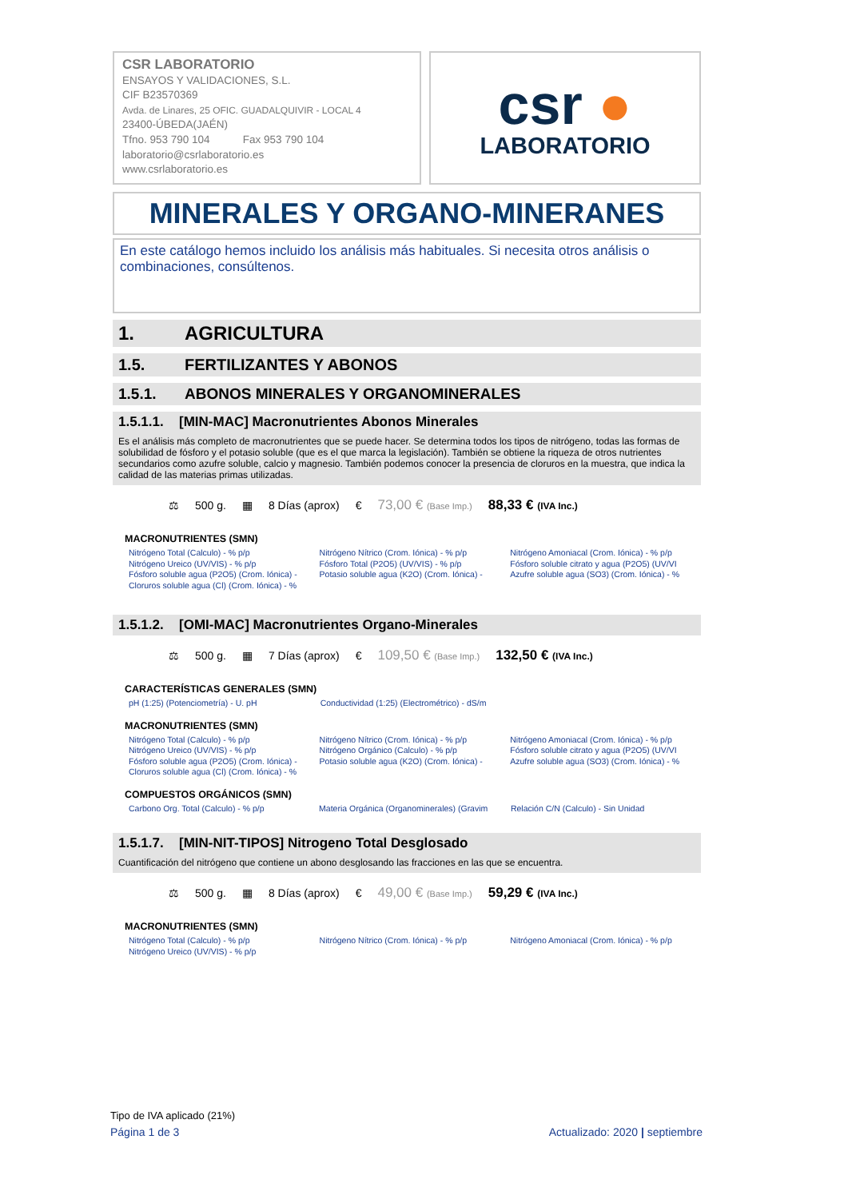CSR LABORATORIO
ENSAYOS Y VALIDACIONES, S.L.
CIF B23570369
Avda. de Linares, 25 OFIC. GUADALQUIVIR - LOCAL 4
23400-ÚBEDA(JAÉN)
Tfno. 953 790 104 Fax 953 790 104
laboratorio@csrlaboratorio.es
www.csrlaboratorio.es
csr ●
LABORATORIO
MINERALES Y ORGANO-MINERANES
En este catálogo hemos incluido los análisis más habituales. Si necesita otros análisis o combinaciones, consúltenos.
1. AGRICULTURA
1.5. FERTILIZANTES Y ABONOS
1.5.1. ABONOS MINERALES Y ORGANOMINERALES
1.5.1.1. [MIN-MAC] Macronutrientes Abonos Minerales
Es el análisis más completo de macronutrientes que se puede hacer. Se determina todos los tipos de nitrógeno, todas las formas de solubilidad de fósforo y el potasio soluble (que es el que marca la legislación). También se obtiene la riqueza de otros nutrientes secundarios como azufre soluble, calcio y magnesio. También podemos conocer la presencia de cloruros en la muestra, que indica la calidad de las materias primas utilizadas.
⚖ 500 g. ▦ 8 Días (aprox) € 73,00 € (Base Imp.) 88,33 € (IVA Inc.)
MACRONUTRIENTES (SMN)
| Nitrógeno Total (Calculo) - % p/p Nitrógeno Ureico (UV/VIS) - % p/p Fósforo soluble agua (P2O5) (Crom. Iónica) - Cloruros soluble agua (Cl) (Crom. Iónica) - % | Nitrógeno Nítrico (Crom. Iónica) - % p/p Fósforo Total (P2O5) (UV/VIS) - % p/p Potasio soluble agua (K2O) (Crom. Iónica) - | Nitrógeno Amoniacal (Crom. Iónica) - % p/p Fósforo soluble citrato y agua (P2O5) (UV/VI Azufre soluble agua (SO3) (Crom. Iónica) - % |
1.5.1.2. [OMI-MAC] Macronutrientes Organo-Minerales
⚖ 500 g. ▦ 7 Días (aprox) € 109,50 € (Base Imp.) 132,50 € (IVA Inc.)
CARACTERÍSTICAS GENERALES (SMN)
| pH (1:25) (Potenciometría) - U. pH | Conductividad (1:25) (Electrométrico) - dS/m | |
MACRONUTRIENTES (SMN)
| Nitrógeno Total (Calculo) - % p/p Nitrógeno Ureico (UV/VIS) - % p/p Fósforo soluble agua (P2O5) (Crom. Iónica) - Cloruros soluble agua (Cl) (Crom. Iónica) - % | Nitrógeno Nítrico (Crom. Iónica) - % p/p Nitrógeno Orgánico (Calculo) - % p/p Potasio soluble agua (K2O) (Crom. Iónica) - | Nitrógeno Amoniacal (Crom. Iónica) - % p/p Fósforo soluble citrato y agua (P2O5) (UV/VI Azufre soluble agua (SO3) (Crom. Iónica) - % |
COMPUESTOS ORGÁNICOS (SMN)
| Carbono Org. Total (Calculo) - % p/p | Materia Orgánica (Organominerales) (Gravim | Relación C/N (Calculo) - Sin Unidad |
1.5.1.7. [MIN-NIT-TIPOS] Nitrogeno Total Desglosado
Cuantificación del nitrógeno que contiene un abono desglosando las fracciones en las que se encuentra.
⚖ 500 g. ▦ 8 Días (aprox) € 49,00 € (Base Imp.) 59,29 € (IVA Inc.)
MACRONUTRIENTES (SMN)
| Nitrógeno Total (Calculo) - % p/p Nitrógeno Ureico (UV/VIS) - % p/p | Nitrógeno Nítrico (Crom. Iónica) - % p/p | Nitrógeno Amoniacal (Crom. Iónica) - % p/p |
Tipo de IVA aplicado (21%)
Página 1 de 3 Actualizado: 2020 | septiembre